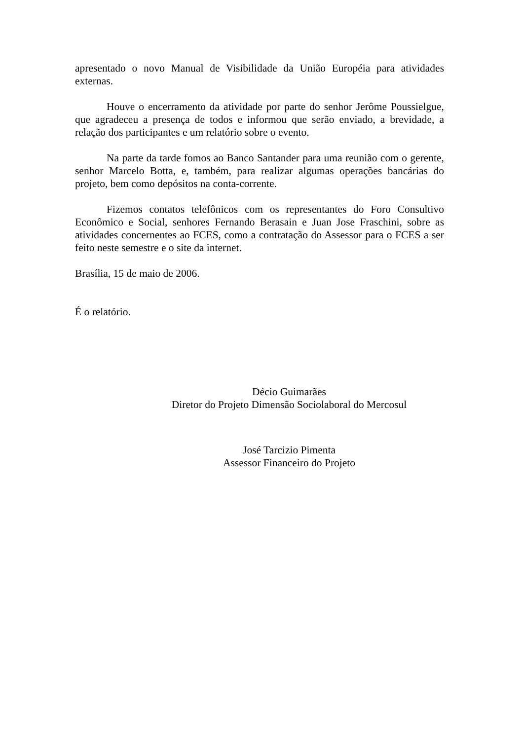apresentado o novo Manual de Visibilidade da União Européia para atividades externas.
Houve o encerramento da atividade por parte do senhor Jerôme Poussielgue, que agradeceu a presença de todos e informou que serão enviado, a brevidade, a relação dos participantes e um relatório sobre o evento.
Na parte da tarde fomos ao Banco Santander para uma reunião com o gerente, senhor Marcelo Botta, e, também, para realizar algumas operações bancárias do projeto, bem como depósitos na conta-corrente.
Fizemos contatos telefônicos com os representantes do Foro Consultivo Econômico e Social, senhores Fernando Berasain e Juan Jose Fraschini, sobre as atividades concernentes ao FCES, como a contratação do Assessor para o FCES a ser feito neste semestre e o site da internet.
Brasília, 15 de maio de 2006.
É o relatório.
Décio Guimarães
Diretor do Projeto Dimensão Sociolaboral do Mercosul
José Tarcizio Pimenta
Assessor Financeiro do Projeto